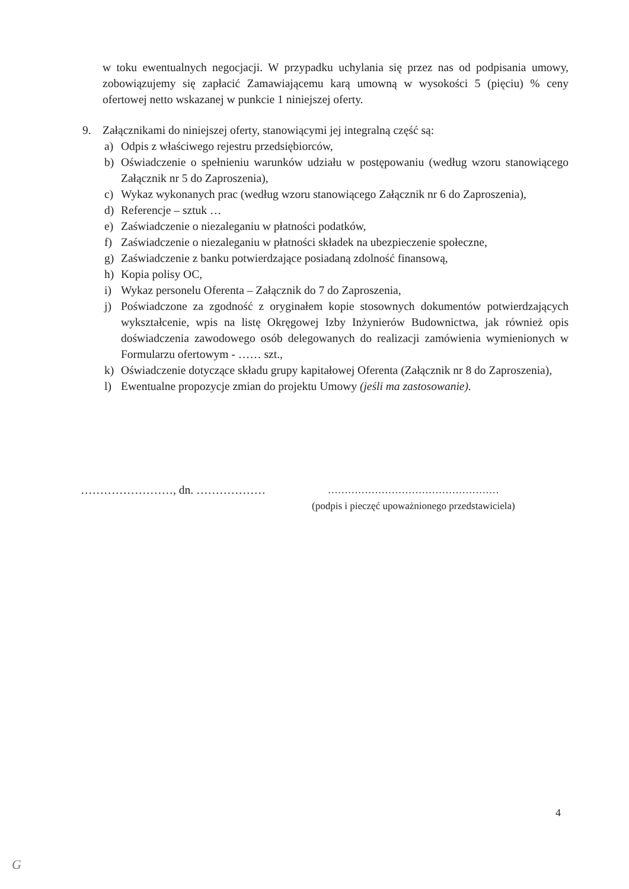w toku ewentualnych negocjacji. W przypadku uchylania się przez nas od podpisania umowy, zobowiązujemy się zapłacić Zamawiającemu karą umowną w wysokości 5 (pięciu) % ceny ofertowej netto wskazanej w punkcie 1 niniejszej oferty.
9. Załącznikami do niniejszej oferty, stanowiącymi jej integralną część są:
a) Odpis z właściwego rejestru przedsiębiorców,
b) Oświadczenie o spełnieniu warunków udziału w postępowaniu (według wzoru stanowiącego Załącznik nr 5 do Zaproszenia),
c) Wykaz wykonanych prac (według wzoru stanowiącego Załącznik nr 6 do Zaproszenia),
d) Referencje – sztuk …
e) Zaświadczenie o niezaleganiu w płatności podatków,
f) Zaświadczenie o niezaleganiu w płatności składek na ubezpieczenie społeczne,
g) Zaświadczenie z banku potwierdzające posiadaną zdolność finansową,
h) Kopia polisy OC,
i) Wykaz personelu Oferenta – Załącznik do 7 do Zaproszenia,
j) Poświadczone za zgodność z oryginałem kopie stosownych dokumentów potwierdzających wykształcenie, wpis na listę Okręgowej Izby Inżynierów Budownictwa, jak również opis doświadczenia zawodowego osób delegowanych do realizacji zamówienia wymienionych w Formularzu ofertowym - …… szt.,
k) Oświadczenie dotyczące składu grupy kapitałowej Oferenta (Załącznik nr 8 do Zaproszenia),
l) Ewentualne propozycje zmian do projektu Umowy (jeśli ma zastosowanie).
……………………, dn. ……………… ……………………………………………
(podpis i pieczęć upoważnionego przedstawiciela)
4
G